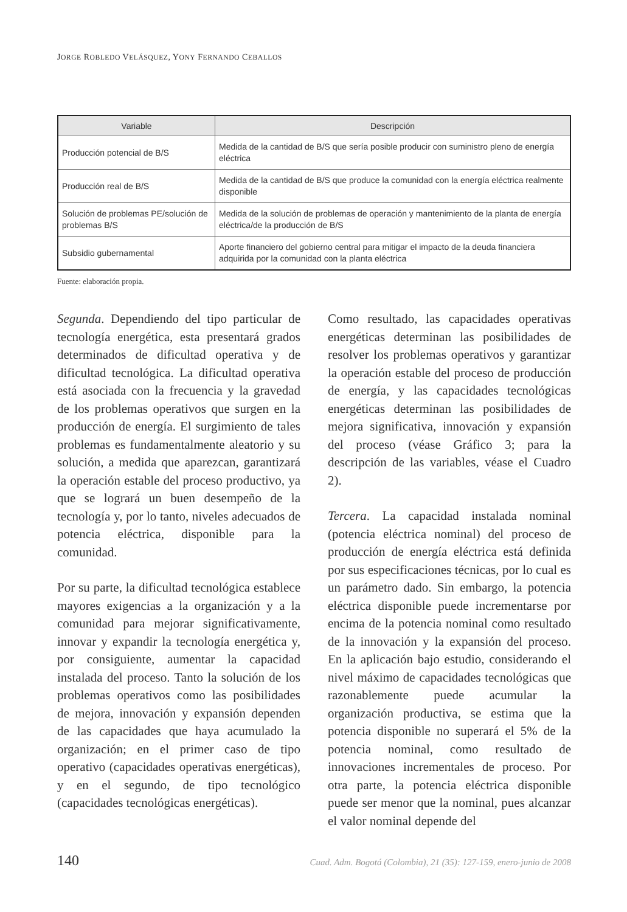JORGE ROBLEDO VELÁSQUEZ, YONY FERNANDO CEBALLOS
| Variable | Descripción |
| --- | --- |
| Producción potencial de B/S | Medida de la cantidad de B/S que sería posible producir con suministro pleno de energía eléctrica |
| Producción real de B/S | Medida de la cantidad de B/S que produce la comunidad con la energía eléctrica realmente disponible |
| Solución de problemas PE/solución de problemas B/S | Medida de la solución de problemas de operación y mantenimiento de la planta de energía eléctrica/de la producción de B/S |
| Subsidio gubernamental | Aporte financiero del gobierno central para mitigar el impacto de la deuda financiera adquirida por la comunidad con la planta eléctrica |
Fuente: elaboración propia.
Segunda. Dependiendo del tipo particular de tecnología energética, esta presentará grados determinados de dificultad operativa y de dificultad tecnológica. La dificultad operativa está asociada con la frecuencia y la gravedad de los problemas operativos que surgen en la producción de energía. El surgimiento de tales problemas es fundamentalmente aleatorio y su solución, a medida que aparezcan, garantizará la operación estable del proceso productivo, ya que se logrará un buen desempeño de la tecnología y, por lo tanto, niveles adecuados de potencia eléctrica, disponible para la comunidad.
Por su parte, la dificultad tecnológica establece mayores exigencias a la organización y a la comunidad para mejorar significativamente, innovar y expandir la tecnología energética y, por consiguiente, aumentar la capacidad instalada del proceso. Tanto la solución de los problemas operativos como las posibilidades de mejora, innovación y expansión dependen de las capacidades que haya acumulado la organización; en el primer caso de tipo operativo (capacidades operativas energéticas), y en el segundo, de tipo tecnológico (capacidades tecnológicas energéticas).
Como resultado, las capacidades operativas energéticas determinan las posibilidades de resolver los problemas operativos y garantizar la operación estable del proceso de producción de energía, y las capacidades tecnológicas energéticas determinan las posibilidades de mejora significativa, innovación y expansión del proceso (véase Gráfico 3; para la descripción de las variables, véase el Cuadro 2).
Tercera. La capacidad instalada nominal (potencia eléctrica nominal) del proceso de producción de energía eléctrica está definida por sus especificaciones técnicas, por lo cual es un parámetro dado. Sin embargo, la potencia eléctrica disponible puede incrementarse por encima de la potencia nominal como resultado de la innovación y la expansión del proceso. En la aplicación bajo estudio, considerando el nivel máximo de capacidades tecnológicas que razonablemente puede acumular la organización productiva, se estima que la potencia disponible no superará el 5% de la potencia nominal, como resultado de innovaciones incrementales de proceso. Por otra parte, la potencia eléctrica disponible puede ser menor que la nominal, pues alcanzar el valor nominal depende del
140 Cuad. Adm. Bogotá (Colombia), 21 (35): 127-159, enero-junio de 2008